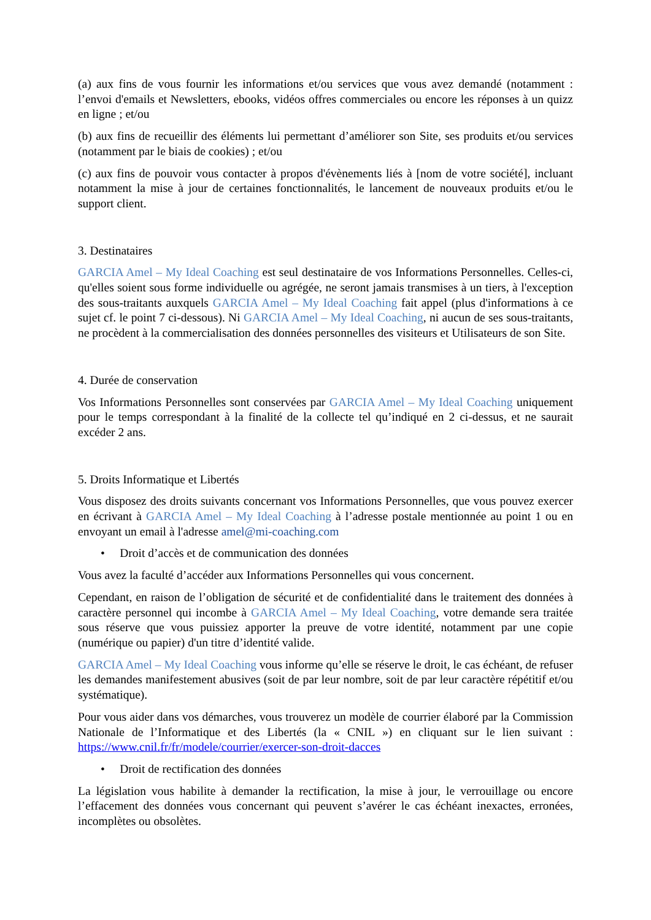(a) aux fins de vous fournir les informations et/ou services que vous avez demandé (notamment : l’envoi d'emails et Newsletters, ebooks, vidéos offres commerciales ou encore les réponses à un quizz en ligne ; et/ou
(b) aux fins de recueillir des éléments lui permettant d’améliorer son Site, ses produits et/ou services (notamment par le biais de cookies) ; et/ou
(c) aux fins de pouvoir vous contacter à propos d'évènements liés à [nom de votre société], incluant notamment la mise à jour de certaines fonctionnalités, le lancement de nouveaux produits et/ou le support client.
3. Destinataires
GARCIA Amel – My Ideal Coaching est seul destinataire de vos Informations Personnelles. Celles-ci, qu'elles soient sous forme individuelle ou agrégée, ne seront jamais transmises à un tiers, à l'exception des sous-traitants auxquels GARCIA Amel – My Ideal Coaching fait appel (plus d'informations à ce sujet cf. le point 7 ci-dessous). Ni GARCIA Amel – My Ideal Coaching, ni aucun de ses sous-traitants, ne procèdent à la commercialisation des données personnelles des visiteurs et Utilisateurs de son Site.
4. Durée de conservation
Vos Informations Personnelles sont conservées par GARCIA Amel – My Ideal Coaching uniquement pour le temps correspondant à la finalité de la collecte tel qu’indiqué en 2 ci-dessus, et ne saurait excéder 2 ans.
5. Droits Informatique et Libertés
Vous disposez des droits suivants concernant vos Informations Personnelles, que vous pouvez exercer en écrivant à GARCIA Amel – My Ideal Coaching à l’adresse postale mentionnée au point 1 ou en envoyant un email à l'adresse amel@mi-coaching.com
• Droit d’accès et de communication des données
Vous avez la faculté d’accéder aux Informations Personnelles qui vous concernent.
Cependant, en raison de l’obligation de sécurité et de confidentialité dans le traitement des données à caractère personnel qui incombe à GARCIA Amel – My Ideal Coaching, votre demande sera traitée sous réserve que vous puissiez apporter la preuve de votre identité, notamment par une copie (numérique ou papier) d'un titre d’identité valide.
GARCIA Amel – My Ideal Coaching vous informe qu’elle se réserve le droit, le cas échéant, de refuser les demandes manifestement abusives (soit de par leur nombre, soit de par leur caractère répétitif et/ou systématique).
Pour vous aider dans vos démarches, vous trouverez un modèle de courrier élaboré par la Commission Nationale de l’Informatique et des Libertés (la « CNIL ») en cliquant sur le lien suivant : https://www.cnil.fr/fr/modele/courrier/exercer-son-droit-dacces
• Droit de rectification des données
La législation vous habilite à demander la rectification, la mise à jour, le verrouillage ou encore l’effacement des données vous concernant qui peuvent s’avérer le cas échéant inexactes, erronées, incomplètes ou obsolètes.